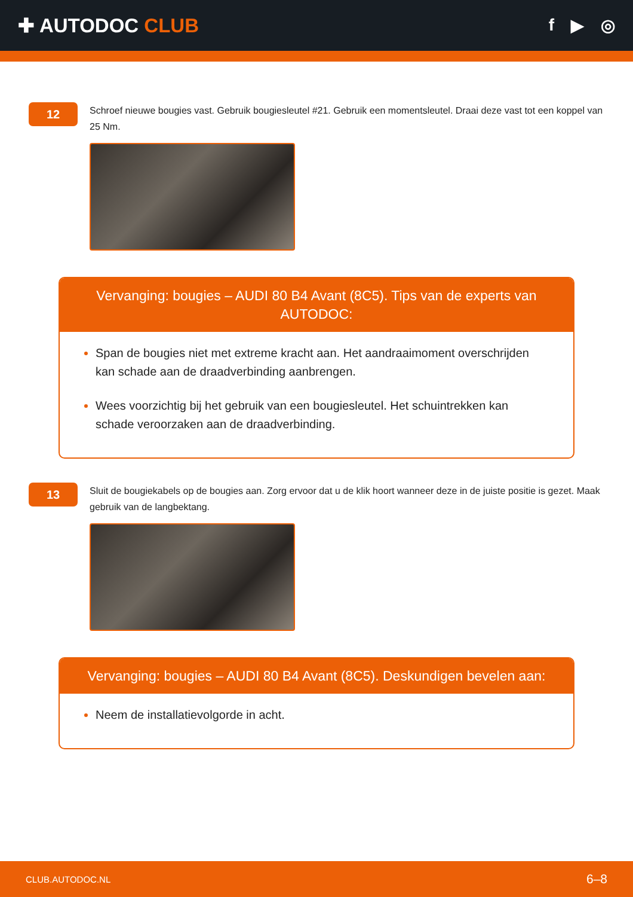✚ AUTODOC CLUB
f ▶ ◎
12
Schroef nieuwe bougies vast. Gebruik bougiesleutel #21. Gebruik een momentsleutel. Draai deze vast tot een koppel van 25 Nm.
Vervanging: bougies – AUDI 80 B4 Avant (8C5). Tips van de experts van AUTODOC:
Span de bougies niet met extreme kracht aan. Het aandraaimoment overschrijden kan schade aan de draadverbinding aanbrengen.
Wees voorzichtig bij het gebruik van een bougiesleutel. Het schuintrekken kan schade veroorzaken aan de draadverbinding.
13
Sluit de bougiekabels op de bougies aan. Zorg ervoor dat u de klik hoort wanneer deze in de juiste positie is gezet. Maak gebruik van de langbektang.
Vervanging: bougies – AUDI 80 B4 Avant (8C5). Deskundigen bevelen aan:
Neem de installatievolgorde in acht.
CLUB.AUTODOC.NL 6–8